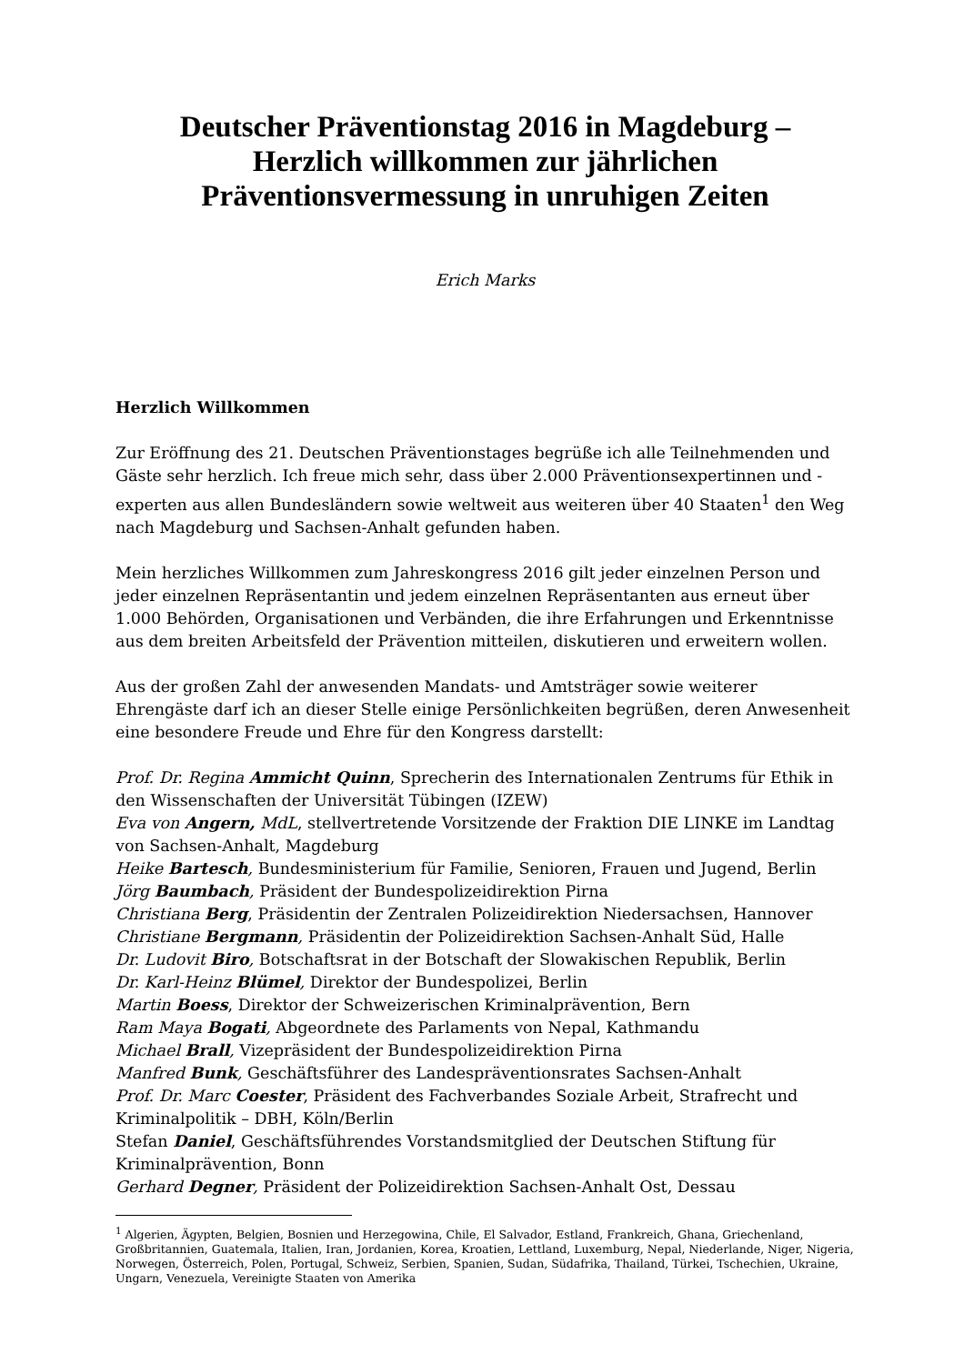Deutscher Präventionstag 2016 in Magdeburg –
Herzlich willkommen zur jährlichen
Präventionsvermessung in unruhigen Zeiten
Erich Marks
Herzlich Willkommen
Zur Eröffnung des 21. Deutschen Präventionstages begrüße ich alle Teilnehmenden und Gäste sehr herzlich. Ich freue mich sehr, dass über 2.000 Präventionsexpertinnen und -experten aus allen Bundesländern sowie weltweit aus weiteren über 40 Staaten<sup>1</sup> den Weg nach Magdeburg und Sachsen-Anhalt gefunden haben.
Mein herzliches Willkommen zum Jahreskongress 2016 gilt jeder einzelnen Person und jeder einzelnen Repräsentantin und jedem einzelnen Repräsentanten aus erneut über 1.000 Behörden, Organisationen und Verbänden, die ihre Erfahrungen und Erkenntnisse aus dem breiten Arbeitsfeld der Prävention mitteilen, diskutieren und erweitern wollen.
Aus der großen Zahl der anwesenden Mandats- und Amtsträger sowie weiterer Ehrengäste darf ich an dieser Stelle einige Persönlichkeiten begrüßen, deren Anwesenheit eine besondere Freude und Ehre für den Kongress darstellt:
Prof. Dr. Regina Ammicht Quinn, Sprecherin des Internationalen Zentrums für Ethik in den Wissenschaften der Universität Tübingen (IZEW)
Eva von Angern, MdL, stellvertretende Vorsitzende der Fraktion DIE LINKE im Landtag von Sachsen-Anhalt, Magdeburg
Heike Bartesch, Bundesministerium für Familie, Senioren, Frauen und Jugend, Berlin
Jörg Baumbach, Präsident der Bundespolizeidirektion Pirna
Christiana Berg, Präsidentin der Zentralen Polizeidirektion Niedersachsen, Hannover
Christiane Bergmann, Präsidentin der Polizeidirektion Sachsen-Anhalt Süd, Halle
Dr. Ludovit Biro, Botschaftsrat in der Botschaft der Slowakischen Republik, Berlin
Dr. Karl-Heinz Blümel, Direktor der Bundespolizei, Berlin
Martin Boess, Direktor der Schweizerischen Kriminalprävention, Bern
Ram Maya Bogati, Abgeordnete des Parlaments von Nepal, Kathmandu
Michael Brall, Vizepräsident der Bundespolizeidirektion Pirna
Manfred Bunk, Geschäftsführer des Landespräventionsrates Sachsen-Anhalt
Prof. Dr. Marc Coester, Präsident des Fachverbandes Soziale Arbeit, Strafrecht und Kriminalpolitik – DBH, Köln/Berlin
Stefan Daniel, Geschäftsführendes Vorstandsmitglied der Deutschen Stiftung für Kriminalprävention, Bonn
Gerhard Degner, Präsident der Polizeidirektion Sachsen-Anhalt Ost, Dessau
<sup>1</sup> Algerien, Ägypten, Belgien, Bosnien und Herzegowina, Chile, El Salvador, Estland, Frankreich, Ghana, Griechenland, Großbritannien, Guatemala, Italien, Iran, Jordanien, Korea, Kroatien, Lettland, Luxemburg, Nepal, Niederlande, Niger, Nigeria, Norwegen, Österreich, Polen, Portugal, Schweiz, Serbien, Spanien, Sudan, Südafrika, Thailand, Türkei, Tschechien, Ukraine, Ungarn, Venezuela, Vereinigte Staaten von Amerika